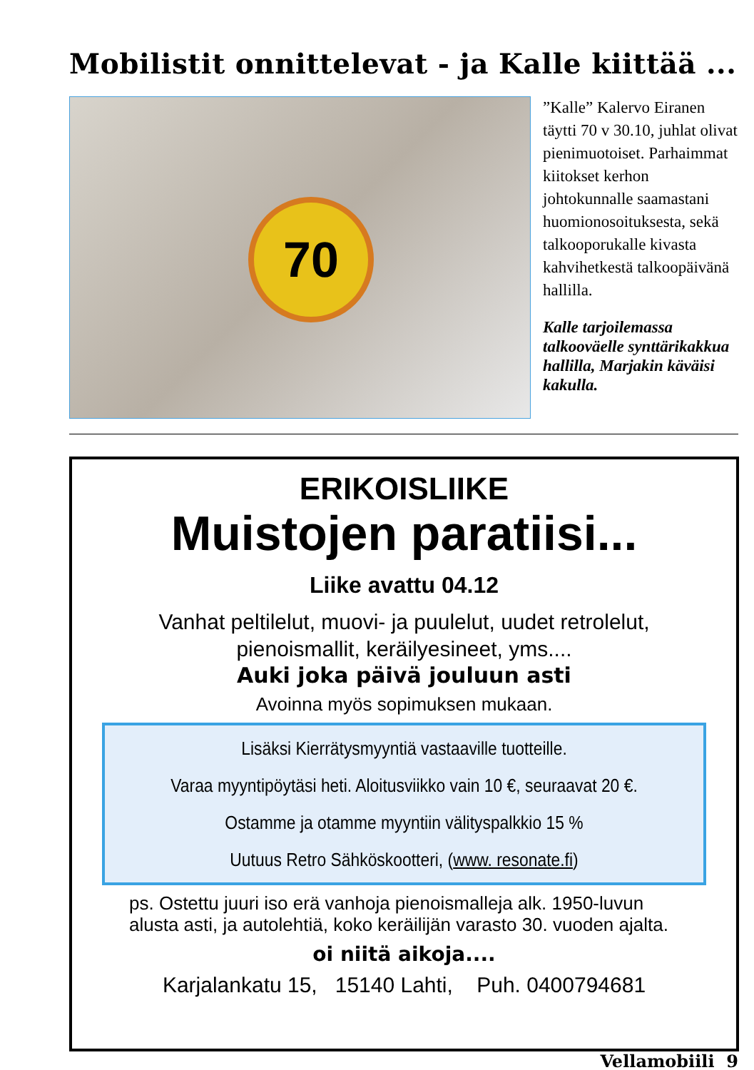Mobilistit onnittelevat - ja Kalle kiittää ...
70
”Kalle” Kalervo Eiranen täytti 70 v 30.10, juhlat olivat pienimuotoiset. Parhaimmat kiitokset kerhon johtokunnalle saamastani huomionosoituksesta, sekä talkooporukalle kivasta kahvihetkestä talkoopäivänä hallilla.
Kalle tarjoilemassa talkooväelle synttärikakkua hallilla, Marjakin käväisi kakulla.
ERIKOISLIIKE
Muistojen paratiisi...
Liike avattu 04.12
Vanhat peltilelut, muovi- ja puulelut, uudet retrolelut,
pienoismallit, keräilyesineet, yms....
Auki joka päivä jouluun asti
Avoinna myös sopimuksen mukaan.
Lisäksi Kierrätysmyyntiä vastaaville tuotteille.
Varaa myyntipöytäsi heti. Aloitusviikko vain 10 €, seuraavat 20 €.
Ostamme ja otamme myyntiin välityspalkkio 15 %
Uutuus Retro Sähköskootteri, (www. resonate.fi)
ps. Ostettu juuri iso erä vanhoja pienoismalleja alk. 1950-luvun alusta asti, ja autolehtiä, koko keräilijän varasto 30. vuoden ajalta.
oi niitä aikoja....
Karjalankatu 15, 15140 Lahti, Puh. 0400794681
Vellamobiili 9